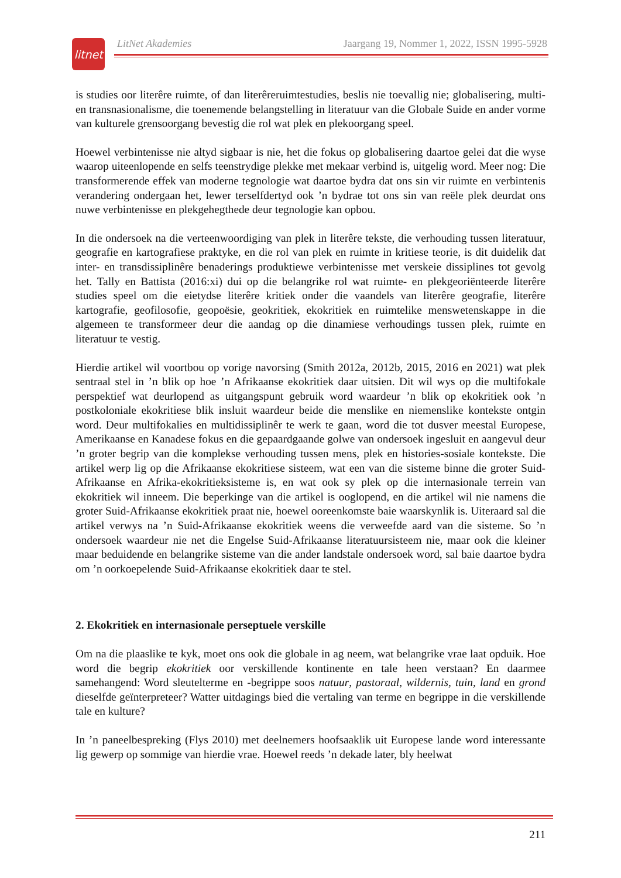litnet
LitNet Akademies Jaargang 19, Nommer 1, 2022, ISSN 1995-5928
is studies oor literêre ruimte, of dan literêreruimtestudies, beslis nie toevallig nie; globalisering, multi- en transnasionalisme, die toenemende belangstelling in literatuur van die Globale Suide en ander vorme van kulturele grensoorgang bevestig die rol wat plek en plekoorgang speel.
Hoewel verbintenisse nie altyd sigbaar is nie, het die fokus op globalisering daartoe gelei dat die wyse waarop uiteenlopende en selfs teenstrydige plekke met mekaar verbind is, uitgelig word. Meer nog: Die transformerende effek van moderne tegnologie wat daartoe bydra dat ons sin vir ruimte en verbintenis verandering ondergaan het, lewer terselfdertyd ook ’n bydrae tot ons sin van reële plek deurdat ons nuwe verbintenisse en plekgehegthede deur tegnologie kan opbou.
In die ondersoek na die verteenwoordiging van plek in literêre tekste, die verhouding tussen literatuur, geografie en kartografiese praktyke, en die rol van plek en ruimte in kritiese teorie, is dit duidelik dat inter- en transdissiplinêre benaderings produktiewe verbintenisse met verskeie dissiplines tot gevolg het. Tally en Battista (2016:xi) dui op die belangrike rol wat ruimte- en plekgeoriënteerde literêre studies speel om die eietydse literêre kritiek onder die vaandels van literêre geografie, literêre kartografie, geofilosofie, geopoësie, geokritiek, ekokritiek en ruimtelike menswetenskappe in die algemeen te transformeer deur die aandag op die dinamiese verhoudings tussen plek, ruimte en literatuur te vestig.
Hierdie artikel wil voortbou op vorige navorsing (Smith 2012a, 2012b, 2015, 2016 en 2021) wat plek sentraal stel in ’n blik op hoe ’n Afrikaanse ekokritiek daar uitsien. Dit wil wys op die multifokale perspektief wat deurlopend as uitgangspunt gebruik word waardeur ’n blik op ekokritiek ook ’n postkoloniale ekokritiese blik insluit waardeur beide die menslike en niemenslike kontekste ontgin word. Deur multifokalies en multidissiplinêr te werk te gaan, word die tot dusver meestal Europese, Amerikaanse en Kanadese fokus en die gepaardgaande golwe van ondersoek ingesluit en aangevul deur ’n groter begrip van die komplekse verhouding tussen mens, plek en histories-sosiale kontekste. Die artikel werp lig op die Afrikaanse ekokritiese sisteem, wat een van die sisteme binne die groter Suid-Afrikaanse en Afrika-ekokritieksisteme is, en wat ook sy plek op die internasionale terrein van ekokritiek wil inneem. Die beperkinge van die artikel is ooglopend, en die artikel wil nie namens die groter Suid-Afrikaanse ekokritiek praat nie, hoewel ooreenkomste baie waarskynlik is. Uiteraard sal die artikel verwys na ’n Suid-Afrikaanse ekokritiek weens die verweefde aard van die sisteme. So ’n ondersoek waardeur nie net die Engelse Suid-Afrikaanse literatuursisteem nie, maar ook die kleiner maar beduidende en belangrike sisteme van die ander landstale ondersoek word, sal baie daartoe bydra om ’n oorkoepelende Suid-Afrikaanse ekokritiek daar te stel.
2. Ekokritiek en internasionale perseptuele verskille
Om na die plaaslike te kyk, moet ons ook die globale in ag neem, wat belangrike vrae laat opduik. Hoe word die begrip ekokritiek oor verskillende kontinente en tale heen verstaan? En daarmee samehangend: Word sleutelterme en -begrippe soos natuur, pastoraal, wildernis, tuin, land en grond dieselfde geïnterpreteer? Watter uitdagings bied die vertaling van terme en begrippe in die verskillende tale en kulture?
In ’n paneelbespreking (Flys 2010) met deelnemers hoofsaaklik uit Europese lande word interessante lig gewerp op sommige van hierdie vrae. Hoewel reeds ’n dekade later, bly heelwat
211